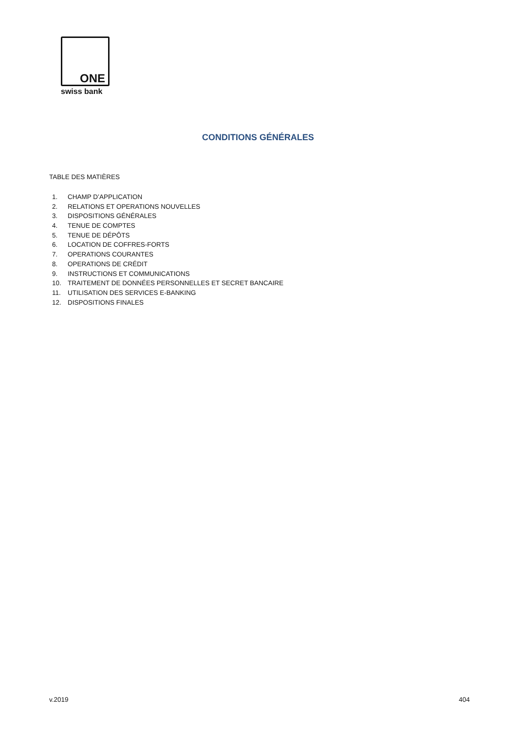ONE
swiss bank
CONDITIONS GÉNÉRALES
TABLE DES MATIÈRES
1. CHAMP D’APPLICATION
2. RELATIONS ET OPERATIONS NOUVELLES
3. DISPOSITIONS GÉNÉRALES
4. TENUE DE COMPTES
5. TENUE DE DÉPÔTS
6. LOCATION DE COFFRES-FORTS
7. OPERATIONS COURANTES
8. OPERATIONS DE CRÉDIT
9. INSTRUCTIONS ET COMMUNICATIONS
10. TRAITEMENT DE DONNÉES PERSONNELLES ET SECRET BANCAIRE
11. UTILISATION DES SERVICES E-BANKING
12. DISPOSITIONS FINALES
v.2019 404